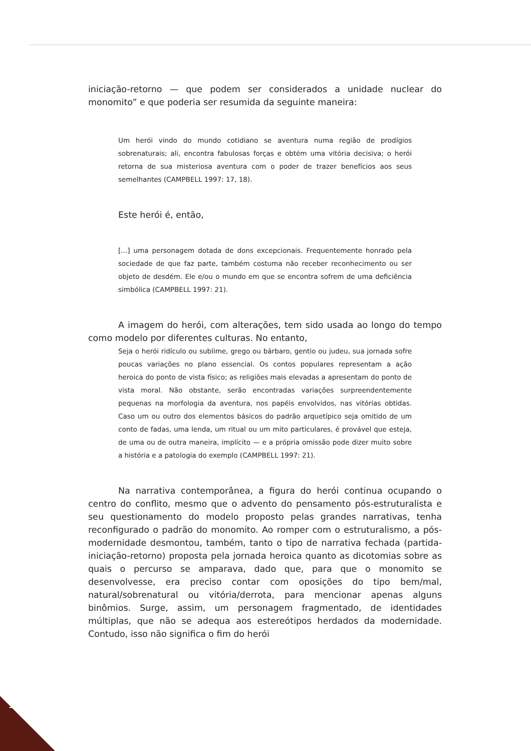iniciação-retorno — que podem ser considerados a unidade nuclear do monomito” e que poderia ser resumida da seguinte maneira:
Um herói vindo do mundo cotidiano se aventura numa região de prodígios sobrenaturais; ali, encontra fabulosas forças e obtém uma vitória decisiva; o herói retorna de sua misteriosa aventura com o poder de trazer benefícios aos seus semelhantes (CAMPBELL 1997: 17, 18).
Este herói é, então,
[...] uma personagem dotada de dons excepcionais. Frequentemente honrado pela sociedade de que faz parte, também costuma não receber reconhecimento ou ser objeto de desdém. Ele e/ou o mundo em que se encontra sofrem de uma deficiência simbólica (CAMPBELL 1997: 21).
A imagem do herói, com alterações, tem sido usada ao longo do tempo como modelo por diferentes culturas. No entanto,
Seja o herói ridículo ou sublime, grego ou bárbaro, gentio ou judeu, sua jornada sofre poucas variações no plano essencial. Os contos populares representam a ação heroica do ponto de vista físico; as religiões mais elevadas a apresentam do ponto de vista moral. Não obstante, serão encontradas variações surpreendentemente pequenas na morfologia da aventura, nos papéis envolvidos, nas vitórias obtidas. Caso um ou outro dos elementos básicos do padrão arquetípico seja omitido de um conto de fadas, uma lenda, um ritual ou um mito particulares, é provável que esteja, de uma ou de outra maneira, implícito — e a própria omissão pode dizer muito sobre a história e a patologia do exemplo (CAMPBELL 1997: 21).
Na narrativa contemporânea, a figura do herói continua ocupando o centro do conflito, mesmo que o advento do pensamento pós-estruturalista e seu questionamento do modelo proposto pelas grandes narrativas, tenha reconfigurado o padrão do monomito. Ao romper com o estruturalismo, a pós-modernidade desmontou, também, tanto o tipo de narrativa fechada (partida-iniciação-retorno) proposta pela jornada heroica quanto as dicotomias sobre as quais o percurso se amparava, dado que, para que o monomito se desenvolvesse, era preciso contar com oposições do tipo bem/mal, natural/sobrenatural ou vitória/derrota, para mencionar apenas alguns binômios. Surge, assim, um personagem fragmentado, de identidades múltiplas, que não se adequa aos estereótipos herdados da modernidade. Contudo, isso não significa o fim do herói
126